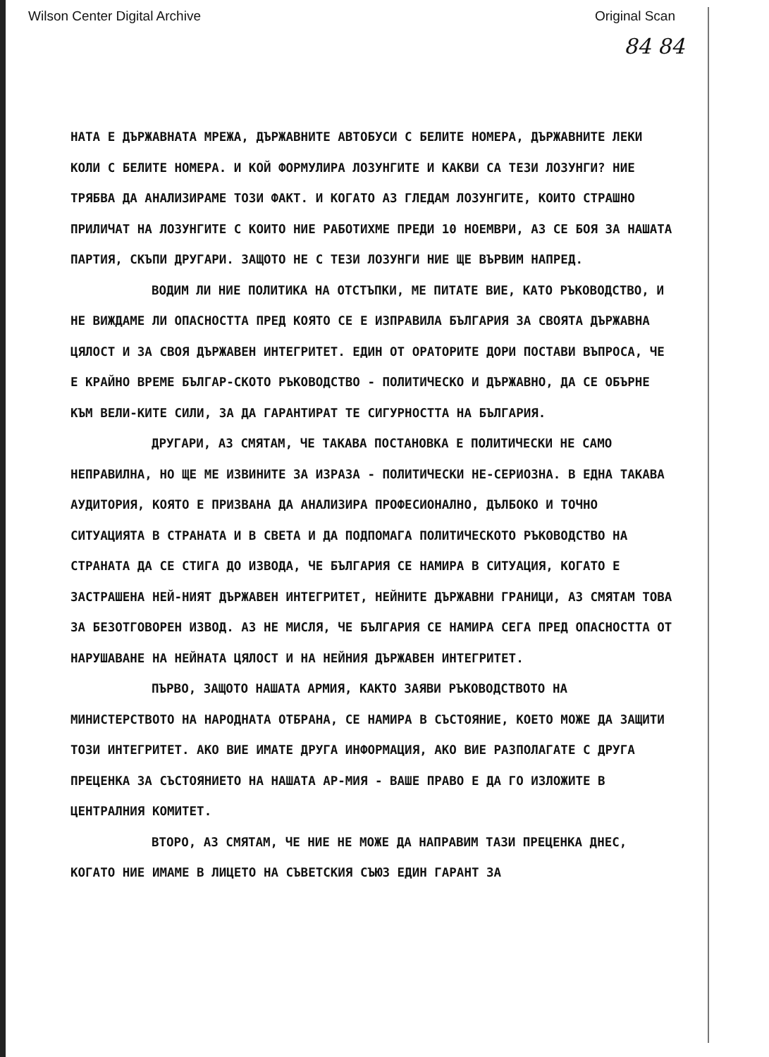Wilson Center Digital Archive Original Scan
84 84
НАТА Е ДЪРЖАВНАТА МРЕЖА, ДЪРЖАВНИТЕ АВТОБУСИ С БЕЛИТЕ НОМЕРА, ДЪРЖАВНИТЕ ЛЕКИ КОЛИ С БЕЛИТЕ НОМЕРА. И КОЙ ФОРМУЛИРА ЛОЗУНГИТЕ И КАКВИ СА ТЕЗИ ЛОЗУНГИ? НИЕ ТРЯБВА ДА АНАЛИЗИРАМЕ ТОЗИ ФАКТ. И КОГАТО АЗ ГЛЕДАМ ЛОЗУНГИТЕ, КОИТО СТРАШНО ПРИЛИЧАТ НА ЛОЗУНГИТЕ С КОИТО НИЕ РАБОТИХМЕ ПРЕДИ 10 НОЕМВРИ, АЗ СЕ БОЯ ЗА НАШАТА ПАРТИЯ, СКЪПИ ДРУГАРИ. ЗАЩОТО НЕ С ТЕЗИ ЛОЗУНГИ НИЕ ЩЕ ВЪРВИМ НАПРЕД.
ВОДИМ ЛИ НИЕ ПОЛИТИКА НА ОТСТЪПКИ, МЕ ПИТАТЕ ВИЕ, КАТО РЪКОВОДСТВО, И НЕ ВИЖДАМЕ ЛИ ОПАСНОСТТА ПРЕД КОЯТО СЕ Е ИЗПРАВИЛА БЪЛГАРИЯ ЗА СВОЯТА ДЪРЖАВНА ЦЯЛОСТ И ЗА СВОЯ ДЪРЖАВЕН ИНТЕГРИТЕТ. ЕДИН ОТ ОРАТОРИТЕ ДОРИ ПОСТАВИ ВЪПРОСА, ЧЕ Е КРАЙНО ВРЕМЕ БЪЛГАР-СКОТО РЪКОВОДСТВО - ПОЛИТИЧЕСКО И ДЪРЖАВНО, ДА СЕ ОБЪРНЕ КЪМ ВЕЛИ-КИТЕ СИЛИ, ЗА ДА ГАРАНТИРАТ ТЕ СИГУРНОСТТА НА БЪЛГАРИЯ.
ДРУГАРИ, АЗ СМЯТАМ, ЧЕ ТАКАВА ПОСТАНОВКА Е ПОЛИТИЧЕСКИ НЕ САМО НЕПРАВИЛНА, НО ЩЕ МЕ ИЗВИНИТЕ ЗА ИЗРАЗА - ПОЛИТИЧЕСКИ НЕ-СЕРИОЗНА. В ЕДНА ТАКАВА АУДИТОРИЯ, КОЯТО Е ПРИЗВАНА ДА АНАЛИЗИРА ПРОФЕСИОНАЛНО, ДЪЛБОКО И ТОЧНО СИТУАЦИЯТА В СТРАНАТА И В СВЕТА И ДА ПОДПОМАГА ПОЛИТИЧЕСКОТО РЪКОВОДСТВО НА СТРАНАТА ДА СЕ СТИГА ДО ИЗВОДА, ЧЕ БЪЛГАРИЯ СЕ НАМИРА В СИТУАЦИЯ, КОГАТО Е ЗАСТРАШЕНА НЕЙ-НИЯТ ДЪРЖАВЕН ИНТЕГРИТЕТ, НЕЙНИТЕ ДЪРЖАВНИ ГРАНИЦИ, АЗ СМЯТАМ ТОВА ЗА БЕЗОТГОВОРЕН ИЗВОД. АЗ НЕ МИСЛЯ, ЧЕ БЪЛГАРИЯ СЕ НАМИРА СЕГА ПРЕД ОПАСНОСТТА ОТ НАРУШАВАНЕ НА НЕЙНАТА ЦЯЛОСТ И НА НЕЙНИЯ ДЪРЖАВЕН ИНТЕГРИТЕТ.
ПЪРВО, ЗАЩОТО НАШАТА АРМИЯ, КАКТО ЗАЯВИ РЪКОВОДСТВОТО НА МИНИСТЕРСТВОТО НА НАРОДНАТА ОТБРАНА, СЕ НАМИРА В СЪСТОЯНИЕ, КОЕТО МОЖЕ ДА ЗАЩИТИ ТОЗИ ИНТЕГРИТЕТ. АКО ВИЕ ИМАТЕ ДРУГА ИНФОРМАЦИЯ, АКО ВИЕ РАЗПОЛАГАТЕ С ДРУГА ПРЕЦЕНКА ЗА СЪСТОЯНИЕТО НА НАШАТА АР-МИЯ - ВАШЕ ПРАВО Е ДА ГО ИЗЛОЖИТЕ В ЦЕНТРАЛНИЯ КОМИТЕТ.
ВТОРО, АЗ СМЯТАМ, ЧЕ НИЕ НЕ МОЖЕ ДА НАПРАВИМ ТАЗИ ПРЕЦЕНКА ДНЕС, КОГАТО НИЕ ИМАМЕ В ЛИЦЕТО НА СЪВЕТСКИЯ СЪЮЗ ЕДИН ГАРАНТ ЗА